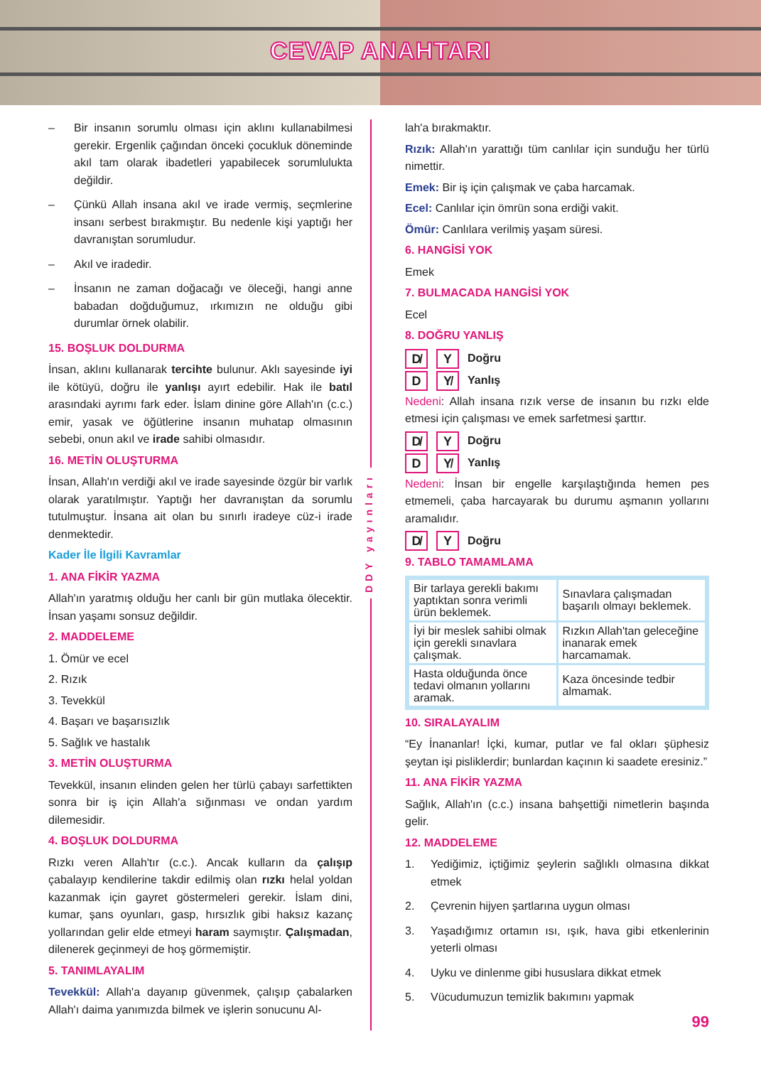CEVAP ANAHTARI
– Bir insanın sorumlu olması için aklını kullanabilmesi gerekir. Ergenlik çağından önceki çocukluk döneminde akıl tam olarak ibadetleri yapabilecek sorumlulukta değildir.
– Çünkü Allah insana akıl ve irade vermiş, seçmlerine insanı serbest bırakmıştır. Bu nedenle kişi yaptığı her davranıştan sorumludur.
– Akıl ve iradedir.
– İnsanın ne zaman doğacağı ve öleceği, hangi anne babadan doğduğumuz, ırkımızın ne olduğu gibi durumlar örnek olabilir.
15. BOŞLUK DOLDURMA
İnsan, aklını kullanarak tercihte bulunur. Aklı sayesinde iyi ile kötüyü, doğru ile yanlışı ayırt edebilir. Hak ile batıl arasındaki ayrımı fark eder. İslam dinine göre Allah'ın (c.c.) emir, yasak ve öğütlerine insanın muhatap olmasının sebebi, onun akıl ve irade sahibi olmasıdır.
16. METİN OLUŞTURMA
İnsan, Allah'ın verdiği akıl ve irade sayesinde özgür bir varlık olarak yaratılmıştır. Yaptığı her davranıştan da sorumlu tutulmuştur. İnsana ait olan bu sınırlı iradeye cüz-i irade denmektedir.
Kader İle İlgili Kavramlar
1. ANA FİKİR YAZMA
Allah'ın yaratmış olduğu her canlı bir gün mutlaka ölecektir. İnsan yaşamı sonsuz değildir.
2. MADDELEME
1. Ömür ve ecel
2. Rızık
3. Tevekkül
4. Başarı ve başarısızlık
5. Sağlık ve hastalık
3. METİN OLUŞTURMA
Tevekkül, insanın elinden gelen her türlü çabayı sarfettikten sonra bir iş için Allah'a sığınması ve ondan yardım dilemesidir.
4. BOŞLUK DOLDURMA
Rızkı veren Allah'tır (c.c.). Ancak kulların da çalışıp çabalayıp kendilerine takdir edilmiş olan rızkı helal yoldan kazanmak için gayret göstermeleri gerekir. İslam dini, kumar, şans oyunları, gasp, hırsızlık gibi haksız kazanç yollarından gelir elde etmeyi haram saymıştır. Çalışmadan, dilenerek geçinmeyi de hoş görmemiştir.
5. TANIMLAYALIM
Tevekkül: Allah'a dayanıp güvenmek, çalışıp çabalarken Allah'ı daima yanımızda bilmek ve işlerin sonucunu Al-
DDY yayınları
lah'a bırakmaktır.
Rızık: Allah'ın yarattığı tüm canlılar için sunduğu her türlü nimettir.
Emek: Bir iş için çalışmak ve çaba harcamak.
Ecel: Canlılar için ömrün sona erdiği vakit.
Ömür: Canlılara verilmiş yaşam süresi.
6. HANGİSİ YOK
Emek
7. BULMACADA HANGİSİ YOK
Ecel
8. DOĞRU YANLIŞ
D̸ Y Doğru
D Y̸ Yanlış
Nedeni: Allah insana rızık verse de insanın bu rızkı elde etmesi için çalışması ve emek sarfetmesi şarttır.
D̸ Y Doğru
D Y̸ Yanlış
Nedeni: İnsan bir engelle karşılaştığında hemen pes etmemeli, çaba harcayarak bu durumu aşmanın yollarını aramalıdır.
D̸ Y Doğru
9. TABLO TAMAMLAMA
| Bir tarlaya gerekli bakımı yaptıktan sonra verimli ürün beklemek. | Sınavlara çalışmadan başarılı olmayı beklemek. |
| İyi bir meslek sahibi olmak için gerekli sınavlara çalışmak. | Rızkın Allah'tan geleceğine inanarak emek harcamamak. |
| Hasta olduğunda önce tedavi olmanın yollarını aramak. | Kaza öncesinde tedbir almamak. |
10. SIRALAYALIM
“Ey İnananlar! İçki, kumar, putlar ve fal okları şüphesiz şeytan işi pisliklerdir; bunlardan kaçının ki saadete eresiniz.”
11. ANA FİKİR YAZMA
Sağlık, Allah'ın (c.c.) insana bahşettiği nimetlerin başında gelir.
12. MADDELEME
1. Yediğimiz, içtiğimiz şeylerin sağlıklı olmasına dikkat etmek
2. Çevrenin hijyen şartlarına uygun olması
3. Yaşadığımız ortamın ısı, ışık, hava gibi etkenlerinin yeterli olması
4. Uyku ve dinlenme gibi hususlara dikkat etmek
5. Vücudumuzun temizlik bakımını yapmak
99